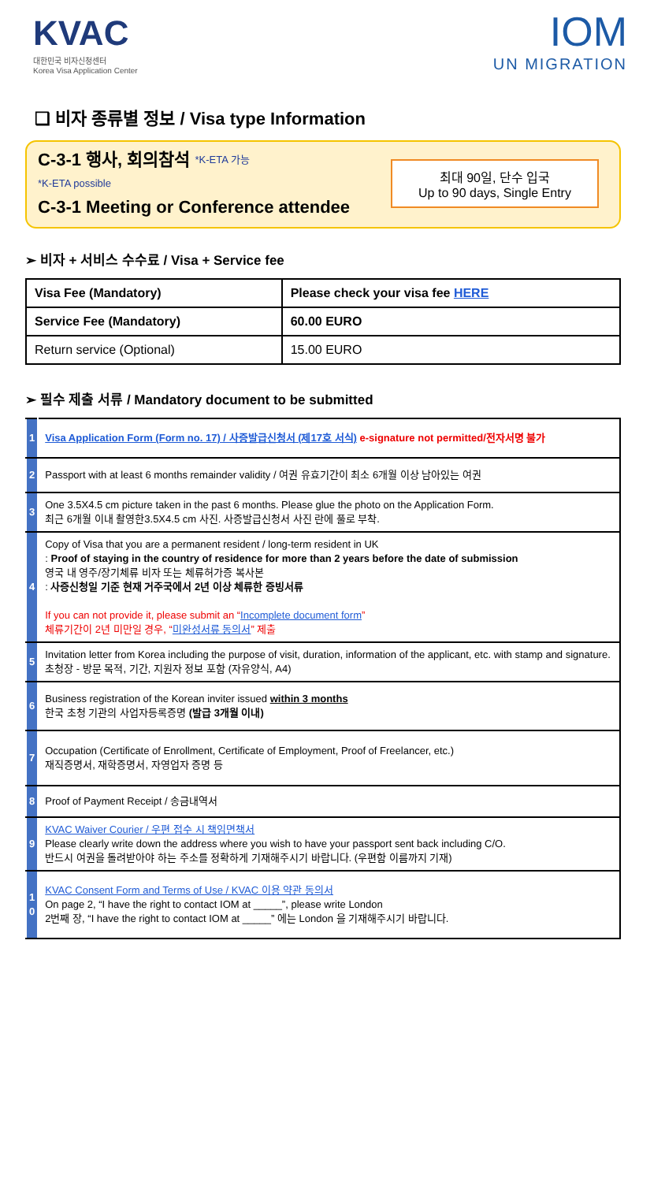KVAC
대한민국 비자신청센터
Korea Visa Application Center
IOM
UN MIGRATION
❑ 비자 종류별 정보 / Visa type Information
C-3-1 행사, 회의참석 *K-ETA 가능
*K-ETA possible
C-3-1 Meeting or Conference attendee
최대 90일, 단수 입국
Up to 90 days, Single Entry
➢ 비자 + 서비스 수수료 / Visa + Service fee
| Visa Fee (Mandatory) | Please check your visa fee HERE |
| Service Fee (Mandatory) | 60.00 EURO |
| Return service (Optional) | 15.00 EURO |
➢ 필수 제출 서류 / Mandatory document to be submitted
| 1 | Visa Application Form (Form no. 17) / 사증발급신청서 (제17호 서식) e-signature not permitted/전자서명 불가 |
| 2 | Passport with at least 6 months remainder validity / 여권 유효기간이 최소 6개월 이상 남아있는 여권 |
| 3 | One 3.5X4.5 cm picture taken in the past 6 months. Please glue the photo on the Application Form. 최근 6개월 이내 촬영한3.5X4.5 cm 사진. 사증발급신청서 사진 란에 풀로 부착. |
| 4 | Copy of Visa that you are a permanent resident / long-term resident in UK : Proof of staying in the country of residence for more than 2 years before the date of submission 영국 내 영주/장기체류 비자 또는 체류허가증 복사본 : 사증신청일 기준 현재 거주국에서 2년 이상 체류한 증빙서류 If you can not provide it, please submit an “ Incomplete document form ” 체류기간이 2년 미만일 경우, “ 미완성서류 동의서 ” 제출 |
| 5 | Invitation letter from Korea including the purpose of visit, duration, information of the applicant, etc. with stamp and signature. 초청장 - 방문 목적, 기간, 지원자 정보 포함 (자유양식, A4) |
| 6 | Business registration of the Korean inviter issued within 3 months 한국 초청 기관의 사업자등록증명 (발급 3개월 이내) |
| 7 | Occupation (Certificate of Enrollment, Certificate of Employment, Proof of Freelancer, etc.) 재직증명서, 재학증명서, 자영업자 증명 등 |
| 8 | Proof of Payment Receipt / 송금내역서 |
| 9 | KVAC Waiver Courier / 우편 접수 시 책임면책서 Please clearly write down the address where you wish to have your passport sent back including C/O. 반드시 여권을 돌려받아야 하는 주소를 정확하게 기재해주시기 바랍니다. (우편함 이름까지 기재) |
| 1 0 | KVAC Consent Form and Terms of Use / KVAC 이용 약관 동의서 On page 2, “I have the right to contact IOM at _____”, please write London 2번째 장, “I have the right to contact IOM at _____” 에는 London 을 기재해주시기 바랍니다. |